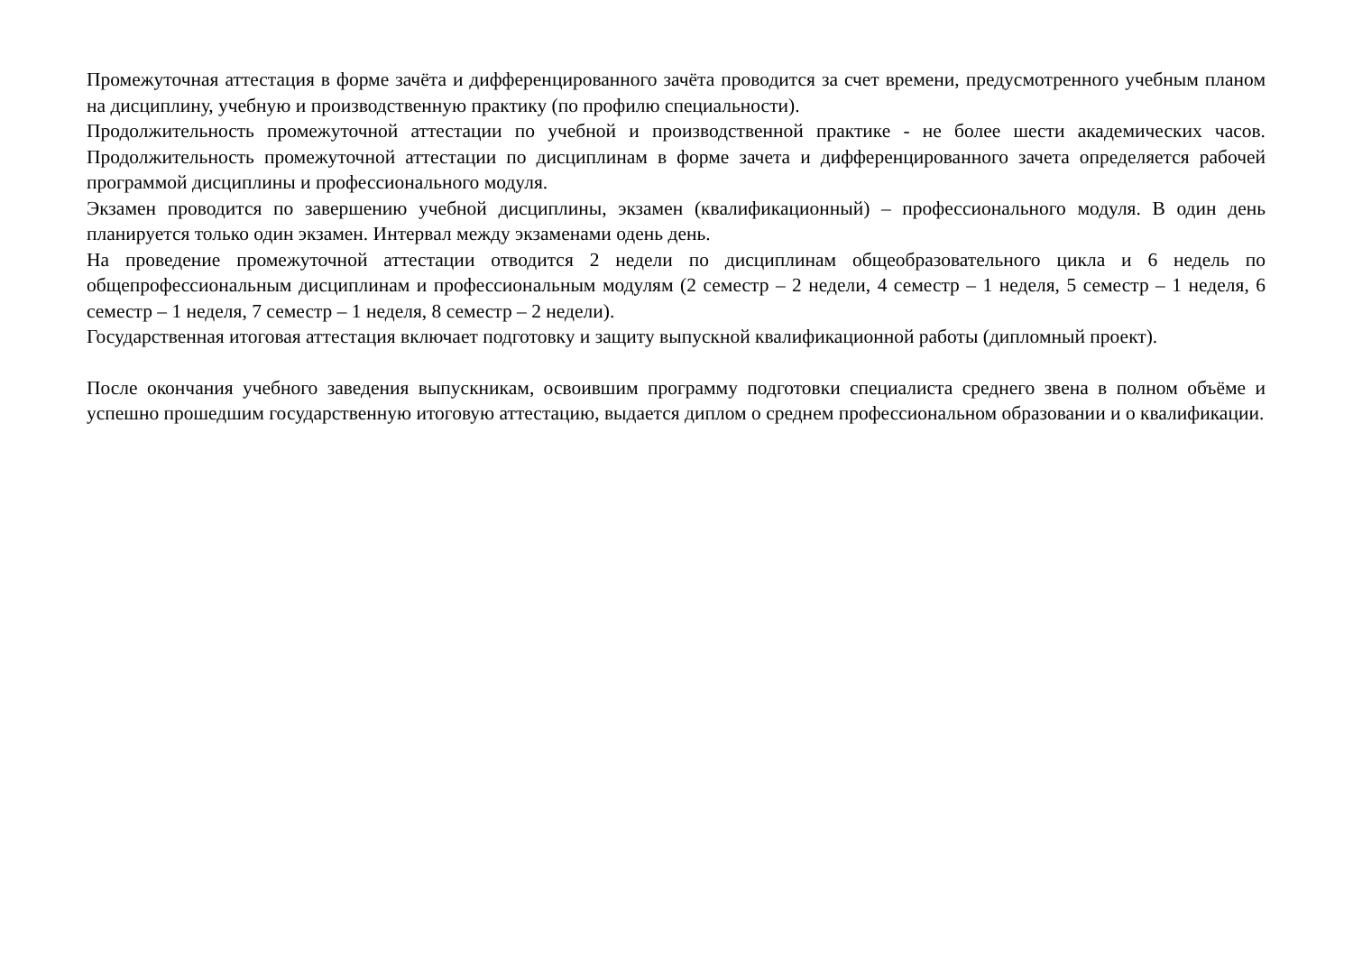Промежуточная аттестация в форме зачёта и дифференцированного зачёта проводится за счет времени, предусмотренного учебным планом на дисциплину, учебную и производственную практику (по профилю специальности).
Продолжительность промежуточной аттестации по учебной и производственной практике - не более шести академических часов. Продолжительность промежуточной аттестации по дисциплинам в форме зачета и дифференцированного зачета определяется рабочей программой дисциплины и профессионального модуля.
Экзамен проводится по завершению учебной дисциплины, экзамен (квалификационный) – профессионального модуля. В один день планируется только один экзамен. Интервал между экзаменами одень день.
На проведение промежуточной аттестации отводится 2 недели по дисциплинам общеобразовательного цикла и 6 недель по общепрофессиональным дисциплинам и профессиональным модулям (2 семестр – 2 недели, 4 семестр – 1 неделя, 5 семестр – 1 неделя, 6 семестр – 1 неделя, 7 семестр – 1 неделя, 8 семестр – 2 недели).
Государственная итоговая аттестация включает подготовку и защиту выпускной квалификационной работы (дипломный проект).
После окончания учебного заведения выпускникам, освоившим программу подготовки специалиста среднего звена в полном объёме и успешно прошедшим государственную итоговую аттестацию, выдается диплом о среднем профессиональном образовании и о квалификации.